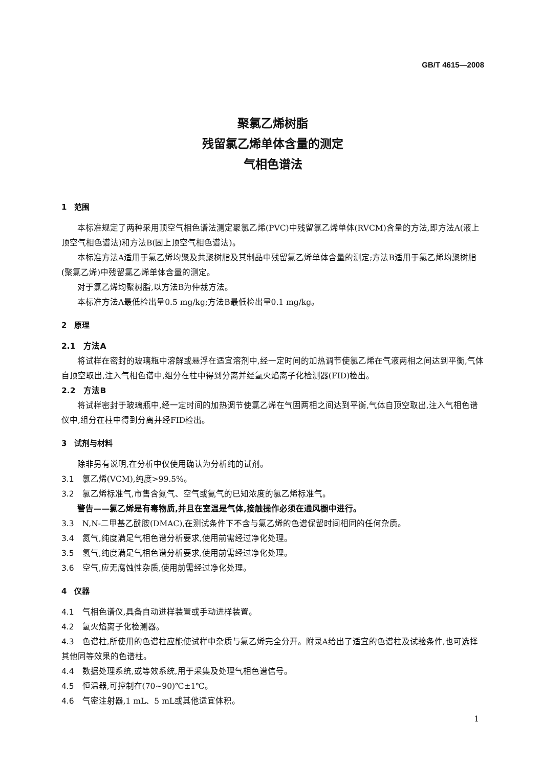GB/T 4615—2008
聚氯乙烯树脂
残留氯乙烯单体含量的测定
气相色谱法
1　范围
本标准规定了两种采用顶空气相色谱法测定聚氯乙烯(PVC)中残留氯乙烯单体(RVCM)含量的方法,即方法A(液上顶空气相色谱法)和方法B(固上顶空气相色谱法)。
本标准方法A适用于氯乙烯均聚及共聚树脂及其制品中残留氯乙烯单体含量的测定;方法B适用于氯乙烯均聚树脂(聚氯乙烯)中残留氯乙烯单体含量的测定。
对于氯乙烯均聚树脂,以方法B为仲裁方法。
本标准方法A最低检出量0.5 mg/kg;方法B最低检出量0.1 mg/kg。
2　原理
2.1　方法A
将试样在密封的玻璃瓶中溶解或悬浮在适宜溶剂中,经一定时间的加热调节使氯乙烯在气液两相之间达到平衡,气体自顶空取出,注入气相色谱中,组分在柱中得到分离并经氢火焰离子化检测器(FID)检出。
2.2　方法B
将试样密封于玻璃瓶中,经一定时间的加热调节使氯乙烯在气固两相之间达到平衡,气体自顶空取出,注入气相色谱仪中,组分在柱中得到分离并经FID检出。
3　试剂与材料
除非另有说明,在分析中仅使用确认为分析纯的试剂。
3.1　氯乙烯(VCM),纯度>99.5%。
3.2　氯乙烯标准气,市售含氮气、空气或氦气的已知浓度的氯乙烯标准气。
警告——氯乙烯是有毒物质,并且在室温是气体,接触操作必须在通风橱中进行。
3.3　N,N-二甲基乙酰胺(DMAC),在测试条件下不含与氯乙烯的色谱保留时间相同的任何杂质。
3.4　氮气,纯度满足气相色谱分析要求,使用前需经过净化处理。
3.5　氢气,纯度满足气相色谱分析要求,使用前需经过净化处理。
3.6　空气,应无腐蚀性杂质,使用前需经过净化处理。
4　仪器
4.1　气相色谱仪,具备自动进样装置或手动进样装置。
4.2　氢火焰离子化检测器。
4.3　色谱柱,所使用的色谱柱应能使试样中杂质与氯乙烯完全分开。附录A给出了适宜的色谱柱及试验条件,也可选择其他同等效果的色谱柱。
4.4　数据处理系统,或等效系统,用于采集及处理气相色谱信号。
4.5　恒温器,可控制在(70~90)℃±1℃。
4.6　气密注射器,1 mL、5 mL或其他适宜体积。
1